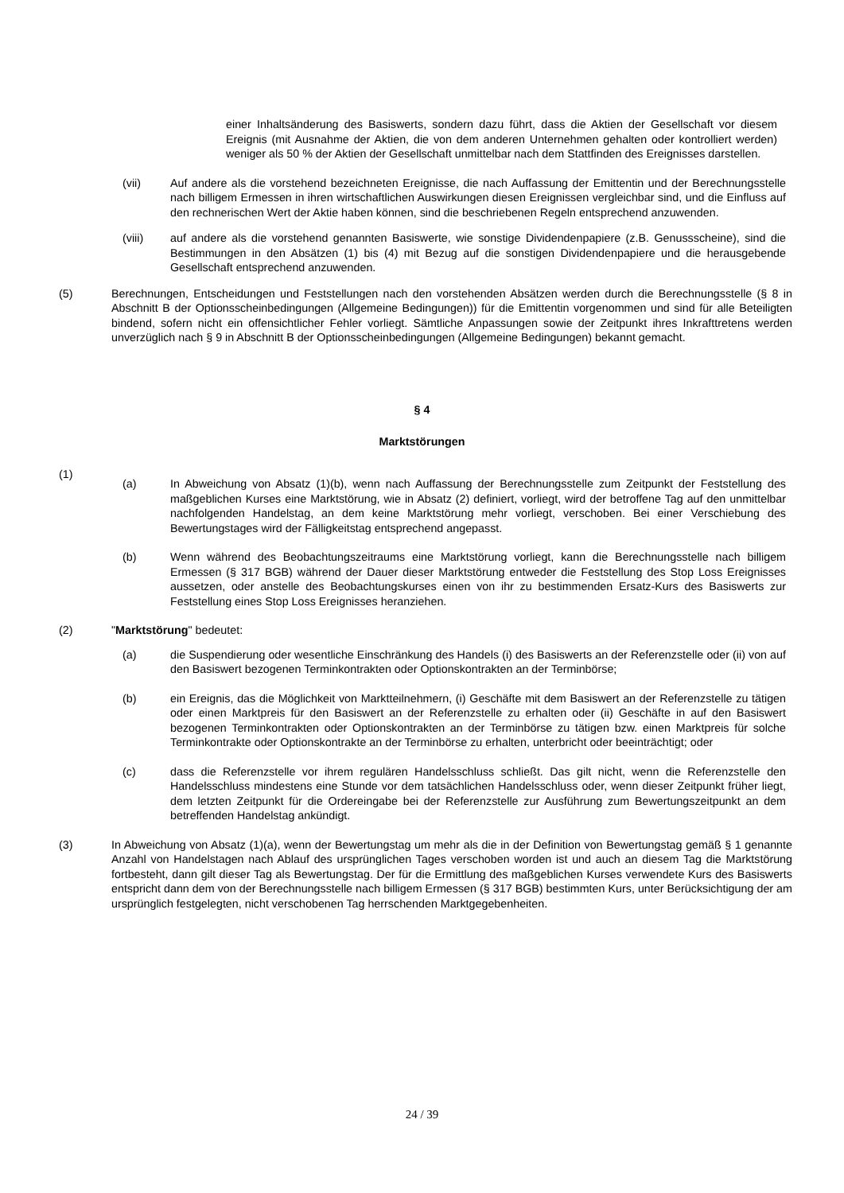einer Inhaltsänderung des Basiswerts, sondern dazu führt, dass die Aktien der Gesellschaft vor diesem Ereignis (mit Ausnahme der Aktien, die von dem anderen Unternehmen gehalten oder kontrolliert werden) weniger als 50 % der Aktien der Gesellschaft unmittelbar nach dem Stattfinden des Ereignisses darstellen.
(vii) Auf andere als die vorstehend bezeichneten Ereignisse, die nach Auffassung der Emittentin und der Berechnungsstelle nach billigem Ermessen in ihren wirtschaftlichen Auswirkungen diesen Ereignissen vergleichbar sind, und die Einfluss auf den rechnerischen Wert der Aktie haben können, sind die beschriebenen Regeln entsprechend anzuwenden.
(viii) auf andere als die vorstehend genannten Basiswerte, wie sonstige Dividendenpapiere (z.B. Genussscheine), sind die Bestimmungen in den Absätzen (1) bis (4) mit Bezug auf die sonstigen Dividendenpapiere und die herausgebende Gesellschaft entsprechend anzuwenden.
(5) Berechnungen, Entscheidungen und Feststellungen nach den vorstehenden Absätzen werden durch die Berechnungsstelle (§ 8 in Abschnitt B der Optionsscheinbedingungen (Allgemeine Bedingungen)) für die Emittentin vorgenommen und sind für alle Beteiligten bindend, sofern nicht ein offensichtlicher Fehler vorliegt. Sämtliche Anpassungen sowie der Zeitpunkt ihres Inkrafttretens werden unverzüglich nach § 9 in Abschnitt B der Optionsscheinbedingungen (Allgemeine Bedingungen) bekannt gemacht.
§ 4
Marktstörungen
(1)
(a) In Abweichung von Absatz (1)(b), wenn nach Auffassung der Berechnungsstelle zum Zeitpunkt der Feststellung des maßgeblichen Kurses eine Marktstörung, wie in Absatz (2) definiert, vorliegt, wird der betroffene Tag auf den unmittelbar nachfolgenden Handelstag, an dem keine Marktstörung mehr vorliegt, verschoben. Bei einer Verschiebung des Bewertungstages wird der Fälligkeitstag entsprechend angepasst.
(b) Wenn während des Beobachtungszeitraums eine Marktstörung vorliegt, kann die Berechnungsstelle nach billigem Ermessen (§ 317 BGB) während der Dauer dieser Marktstörung entweder die Feststellung des Stop Loss Ereignisses aussetzen, oder anstelle des Beobachtungskurses einen von ihr zu bestimmenden Ersatz-Kurs des Basiswerts zur Feststellung eines Stop Loss Ereignisses heranziehen.
(2) "Marktstörung" bedeutet:
(a) die Suspendierung oder wesentliche Einschränkung des Handels (i) des Basiswerts an der Referenzstelle oder (ii) von auf den Basiswert bezogenen Terminkontrakten oder Optionskontrakten an der Terminbörse;
(b) ein Ereignis, das die Möglichkeit von Marktteilnehmern, (i) Geschäfte mit dem Basiswert an der Referenzstelle zu tätigen oder einen Marktpreis für den Basiswert an der Referenzstelle zu erhalten oder (ii) Geschäfte in auf den Basiswert bezogenen Terminkontrakten oder Optionskontrakten an der Terminbörse zu tätigen bzw. einen Marktpreis für solche Terminkontrakte oder Optionskontrakte an der Terminbörse zu erhalten, unterbricht oder beeinträchtigt; oder
(c) dass die Referenzstelle vor ihrem regulären Handelsschluss schließt. Das gilt nicht, wenn die Referenzstelle den Handelsschluss mindestens eine Stunde vor dem tatsächlichen Handelsschluss oder, wenn dieser Zeitpunkt früher liegt, dem letzten Zeitpunkt für die Ordereingabe bei der Referenzstelle zur Ausführung zum Bewertungszeitpunkt an dem betreffenden Handelstag ankündigt.
(3) In Abweichung von Absatz (1)(a), wenn der Bewertungstag um mehr als die in der Definition von Bewertungstag gemäß § 1 genannte Anzahl von Handelstagen nach Ablauf des ursprünglichen Tages verschoben worden ist und auch an diesem Tag die Marktstörung fortbesteht, dann gilt dieser Tag als Bewertungstag. Der für die Ermittlung des maßgeblichen Kurses verwendete Kurs des Basiswerts entspricht dann dem von der Berechnungsstelle nach billigem Ermessen (§ 317 BGB) bestimmten Kurs, unter Berücksichtigung der am ursprünglich festgelegten, nicht verschobenen Tag herrschenden Marktgegebenheiten.
24 / 39